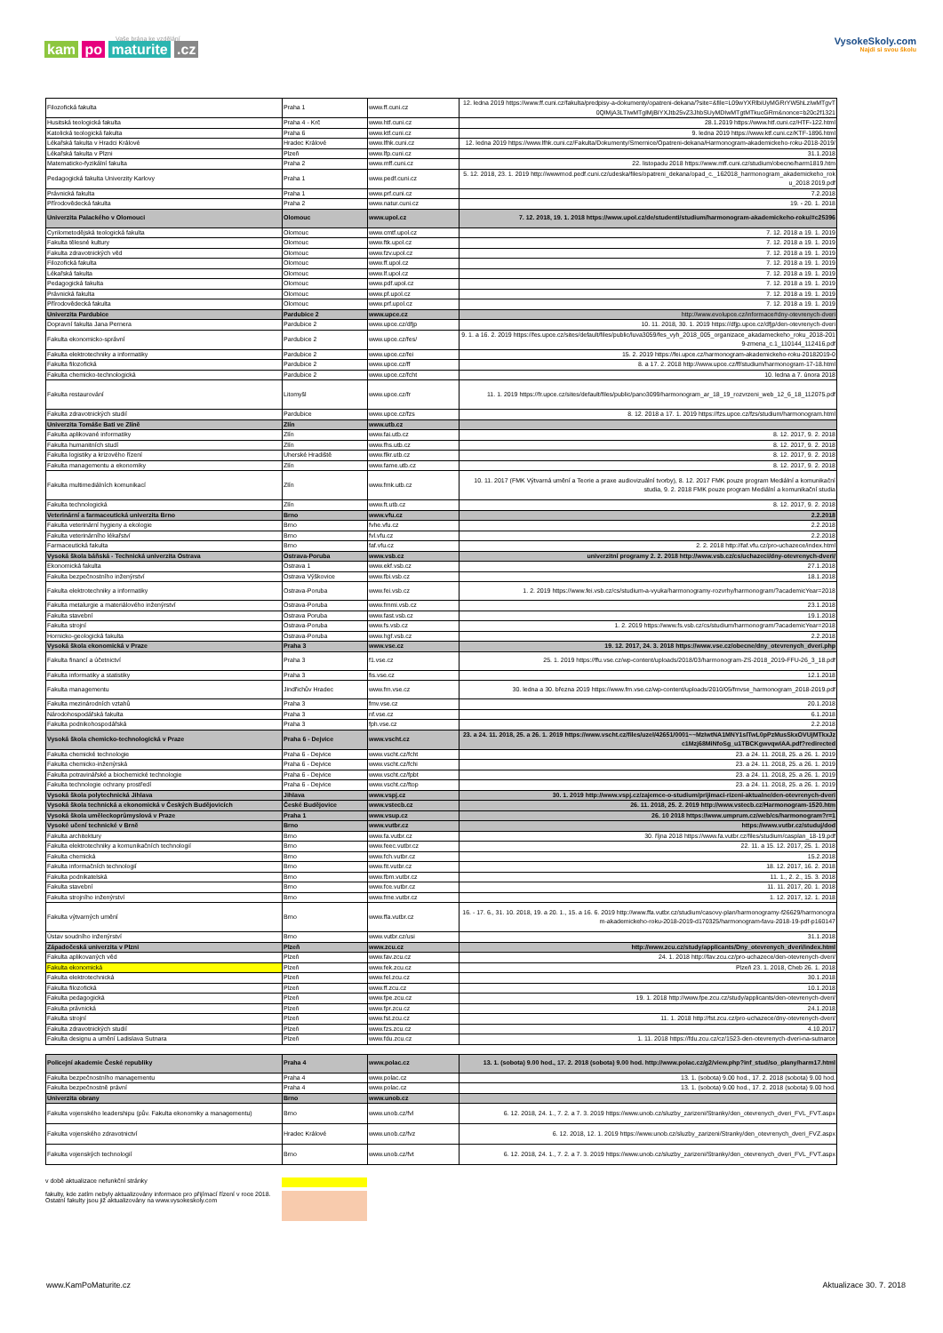Vaše brána ke vzdělání
kam po maturite .cz
VysokeSkoly.com
Najdi si svou školu
| Filozofická fakulta | Praha 1 | www.ff.cuni.cz | 12. ledna 2019 https://www.ff.cuni.cz/fakulta/predpisy-a-dokumenty/opatreni-dekana/?site=&file=L09wYXRlbiUyMGRrYW5hLzIwMTgvT0QlMjA3LTIwMTglMjBIYXJtb25vZ3JhbSUyMDIwMTgtMTkucGRm&nonce=b20c2f1321 |
| Husitská teologická fakulta | Praha 4 - Krč | www.htf.cuni.cz | 28.1.2019 https://www.htf.cuni.cz/HTF-122.html |
| Katolická teologická fakulta | Praha 6 | www.ktf.cuni.cz | 9. ledna 2019 https://www.ktf.cuni.cz/KTF-1896.html |
| Lékařská fakulta v Hradci Králové | Hradec Králové | www.lfhk.cuni.cz | 12. ledna 2019 https://www.lfhk.cuni.cz/Fakulta/Dokumenty/Smernice/Opatreni-dekana/Harmonogram-akademickeho-roku-2018-2019/ |
| Lékařská fakulta v Plzni | Plzeň | www.lfp.cuni.cz | 31.1.2018 |
| Matematicko-fyzikální fakulta | Praha 2 | www.mff.cuni.cz | 22. listopadu 2018 https://www.mff.cuni.cz/studium/obecne/harm1819.htm |
| Pedagogická fakulta Univerzity Karlovy | Praha 1 | www.pedf.cuni.cz | 5. 12. 2018, 23. 1. 2019 http://wwwmod.pedf.cuni.cz/udeska/files/opatreni_dekana/opad_c._162018_harmonogram_akademickeho_roku_2018 2019.pdf |
| Právnická fakulta | Praha 1 | www.prf.cuni.cz | 7.2.2018 |
| Přírodovědecká fakulta | Praha 2 | www.natur.cuni.cz | 19. - 20. 1. 2018 |
| Univerzita Palackého v Olomouci | Olomouc | www.upol.cz | 7. 12. 2018, 19. 1. 2018 https://www.upol.cz/de/studenti/studium/harmonogram-akademickeho-roku/#c25396 |
| Cyrilometodějská teologická fakulta | Olomouc | www.cmtf.upol.cz | 7. 12. 2018 a 19. 1. 2019 |
| Fakulta tělesné kultury | Olomouc | www.ftk.upol.cz | 7. 12. 2018 a 19. 1. 2019 |
| Fakulta zdravotnických věd | Olomouc | www.fzv.upol.cz | 7. 12. 2018 a 19. 1. 2019 |
| Filozofická fakulta | Olomouc | www.ff.upol.cz | 7. 12. 2018 a 19. 1. 2019 |
| Lékařská fakulta | Olomouc | www.lf.upol.cz | 7. 12. 2018 a 19. 1. 2019 |
| Pedagogická fakulta | Olomouc | www.pdf.upol.cz | 7. 12. 2018 a 19. 1. 2019 |
| Právnická fakulta | Olomouc | www.pf.upol.cz | 7. 12. 2018 a 19. 1. 2019 |
| Přírodovědecká fakulta | Olomouc | www.prf.upol.cz | 7. 12. 2018 a 19. 1. 2019 |
| Univerzita Pardubice | Pardubice 2 | www.upce.cz | http://www.evolupce.cz/informace#dny-otevrenych-dveri |
| Dopravní fakulta Jana Pernera | Pardubice 2 | www.upce.cz/dfjp | 10. 11. 2018, 30. 1. 2019 https://dfjp.upce.cz/dfjp/den-otevrenych-dveri |
| Fakulta ekonomicko-správní | Pardubice 2 | www.upce.cz/fes/ | 9. 1. a 16. 2. 2019 https://fes.upce.cz/sites/default/files/public/luva3059/fes_vyh_2018_005_organizace_akadameckeho_roku_2018-2019-zmena_c.1_110144_112416.pdf |
| Fakulta elektrotechniky a informatiky | Pardubice 2 | www.upce.cz/fei | 15. 2. 2019 https://fei.upce.cz/harmonogram-akademickeho-roku-20182019-0 |
| Fakulta filozofická | Pardubice 2 | www.upce.cz/ff | 8. a 17. 2. 2018 http://www.upce.cz/ff/studium/harmonogram-17-18.html |
| Fakulta chemicko-technologická | Pardubice 2 | www.upce.cz/fcht | 10. ledna a 7. února 2018 |
| Fakulta restaurování | Litomyšl | www.upce.cz/fr | 11. 1. 2019 https://fr.upce.cz/sites/default/files/public/pano3099/harmonogram_ar_18_19_rozvrzeni_web_12_6_18_112075.pdf |
| Fakulta zdravotnických studií | Pardubice | www.upce.cz/fzs | 8. 12. 2018 a 17. 1. 2019 https://fzs.upce.cz/fzs/studium/harmonogram.html |
| Univerzita Tomáše Bati ve Zlíně | Zlín | www.utb.cz | |
| Fakulta aplikované informatiky | Zlín | www.fai.utb.cz | 8. 12. 2017, 9. 2. 2018 |
| Fakulta humanitních studí | Zlín | www.fhs.utb.cz | 8. 12. 2017, 9. 2. 2018 |
| Fakulta logistiky a krizového řízení | Uherské Hradiště | www.flkr.utb.cz | 8. 12. 2017, 9. 2. 2018 |
| Fakulta managementu a ekonomiky | Zlín | www.fame.utb.cz | 8. 12. 2017, 9. 2. 2018 |
| Fakulta multimediálních komunikací | Zlín | www.fmk.utb.cz | 10. 11. 2017 (FMK Výtvarná umění a Teorie a praxe audiovizuální tvorby), 8. 12. 2017 FMK pouze program Mediální a komunikační studia, 9. 2. 2018 FMK pouze program Mediální a komunikační studia |
| Fakulta technologická | Zlín | www.ft.utb.cz | 8. 12. 2017, 9. 2. 2018 |
| Veterinární a farmaceutická univerzita Brno | Brno | www.vfu.cz | 2.2.2018 |
| Fakulta veterinární hygieny a ekologie | Brno | fvhe.vfu.cz | 2.2.2018 |
| Fakulta veterinárního lékařství | Brno | fvl.vfu.cz | 2.2.2018 |
| Farmaceutická fakulta | Brno | faf.vfu.cz | 2. 2. 2018 http://faf.vfu.cz/pro-uchazece/index.html |
| Vysoká škola báňská - Technická univerzita Ostrava | Ostrava-Poruba | www.vsb.cz | univerzitní programy 2. 2. 2018 http://www.vsb.cz/cs/uchazeci/dny-otevrenych-dveri/ |
| Ekonomická fakulta | Ostrava 1 | www.ekf.vsb.cz | 27.1.2018 |
| Fakulta bezpečnostního inženýrství | Ostrava Výškovice | www.fbi.vsb.cz | 18.1.2018 |
| Fakulta elektrotechniky a informatiky | Ostrava-Poruba | www.fei.vsb.cz | 1. 2. 2019 https://www.fei.vsb.cz/cs/studium-a-vyuka/harmonogramy-rozvrhy/harmonogram/?academicYear=2018 |
| Fakulta metalurgie a materiálového inženýrství | Ostrava-Poruba | www.fmmi.vsb.cz | 23.1.2018 |
| Fakulta stavební | Ostrava Poruba | www.fast.vsb.cz | 19.1.2018 |
| Fakulta strojní | Ostrava-Poruba | www.fs.vsb.cz | 1. 2. 2019 https://www.fs.vsb.cz/cs/studium/harmonogram/?academicYear=2018 |
| Hornicko-geologická fakulta | Ostrava-Poruba | www.hgf.vsb.cz | 2.2.2018 |
| Vysoká škola ekonomická v Praze | Praha 3 | www.vse.cz | 19. 12. 2017, 24. 3. 2018 https://www.vse.cz/obecne/dny_otevrenych_dveri.php |
| Fakulta financí a účetnictví | Praha 3 | f1.vse.cz | 25. 1. 2019 https://ffu.vse.cz/wp-content/uploads/2018/03/harmonogram-ZS-2018_2019-FFU-26_3_18.pdf |
| Fakulta informatiky a statistiky | Praha 3 | fis.vse.cz | 12.1.2018 |
| Fakulta managementu | Jindřichův Hradec | www.fm.vse.cz | 30. ledna a 30. března 2019 https://www.fm.vse.cz/wp-content/uploads/2010/05/fmvse_harmonogram_2018-2019.pdf |
| Fakulta mezinárodních vztahů | Praha 3 | fmv.vse.cz | 20.1.2018 |
| Národohospodářská fakulta | Praha 3 | nf.vse.cz | 6.1.2018 |
| Fakulta podnikohospodářská | Praha 3 | fph.vse.cz | 2.2.2018 |
| Vysoká škola chemicko-technologická v Praze | Praha 6 - Dejvice | www.vscht.cz | 23. a 24. 11. 2018, 25. a 26. 1. 2019 https://www.vscht.cz/files/uzel/42651/0001~~MzIwtNA1MNY1slTwL0pPzMusSkxOVUjMTkxJzc1Mzj68MiNfoSg_u1TBCKgwvqwIAA.pdf?redirected |
| Fakulta chemické technologie | Praha 6 - Dejvice | www.vscht.cz/fcht | 23. a 24. 11. 2018, 25. a 26. 1. 2019 |
| Fakulta chemicko-inženýrská | Praha 6 - Dejvice | www.vscht.cz/fchi | 23. a 24. 11. 2018, 25. a 26. 1. 2019 |
| Fakulta potravinářské a biochemické technologie | Praha 6 - Dejvice | www.vscht.cz/fpbt | 23. a 24. 11. 2018, 25. a 26. 1. 2019 |
| Fakulta technologie ochrany prostředí | Praha 6 - Dejvice | www.vscht.cz/ftop | 23. a 24. 11. 2018, 25. a 26. 1. 2019 |
| Vysoká škola polytechnická Jihlava | Jihlava | www.vspj.cz | 30. 1. 2019 http://www.vspj.cz/zajemce-o-studium/prijimaci-rizeni-aktualne/den-otevrenych-dveri |
| Vysoká škola technická a ekonomická v Českých Budějovicích | České Budějovice | www.vstecb.cz | 26. 11. 2018, 25. 2. 2019 http://www.vstecb.cz/Harmonogram-1520.htm |
| Vysoká škola uměleckoprůmyslová v Praze | Praha 1 | www.vsup.cz | 26. 10 2018 https://www.umprum.cz/web/cs/harmonogram?r=1 |
| Vysoké učení technické v Brně | Brno | www.vutbr.cz | https://www.vutbr.cz/studuj/dod |
| Fakulta architektury | Brno | www.fa.vutbr.cz | 30. října 2018 https://www.fa.vutbr.cz/files/studium/casplan_18-19.pdf |
| Fakulta elektrotechniky a komunikačních technologií | Brno | www.feec.vutbr.cz | 22. 11. a 15. 12. 2017, 25. 1. 2018 |
| Fakulta chemická | Brno | www.fch.vutbr.cz | 15.2.2018 |
| Fakulta informačních technologií | Brno | www.fit.vutbr.cz | 18. 12. 2017, 16. 2. 2018 |
| Fakulta podnikatelská | Brno | www.fbm.vutbr.cz | 11. 1., 2. 2., 15. 3. 2018 |
| Fakulta stavební | Brno | www.fce.vutbr.cz | 11. 11. 2017, 20. 1. 2018 |
| Fakulta strojního inženýrství | Brno | www.fme.vutbr.cz | 1. 12. 2017, 12. 1. 2018 |
| Fakulta výtvarných umění | Brno | www.ffa.vutbr.cz | 16. - 17. 6., 31. 10. 2018, 19. a 20. 1., 15. a 16. 6. 2019 http://www.ffa.vutbr.cz/studium/casovy-plan/harmonogramy-f26629/harmonogram-akademickeho-roku-2018-2019-d170325/harmonogram-favu-2018-19-pdf-p160147 |
| Ústav soudního inženýrství | Brno | www.vutbr.cz/usi | 31.1.2018 |
| Západočeská univerzita v Plzni | Plzeň | www.zcu.cz | http://www.zcu.cz/study/applicants/Dny_otevrenych_dveri/index.html |
| Fakulta aplikovaných věd | Plzeň | www.fav.zcu.cz | 24. 1. 2018 http://fav.zcu.cz/pro-uchazece/den-otevrenych-dveri/ |
| Fakulta ekonomická | Plzeň | www.fek.zcu.cz | Plzeň 23. 1. 2018, Cheb 26. 1. 2018 |
| Fakulta elektrotechnická | Plzeň | www.fel.zcu.cz | 30.1.2018 |
| Fakulta filozofická | Plzeň | www.ff.zcu.cz | 10.1.2018 |
| Fakulta pedagogická | Plzeň | www.fpe.zcu.cz | 19. 1. 2018 http://www.fpe.zcu.cz/study/applicants/den-otevrenych-dveri/ |
| Fakulta právnická | Plzeň | www.fpr.zcu.cz | 24.1.2018 |
| Fakulta strojní | Plzeň | www.fst.zcu.cz | 11. 1. 2018 http://fst.zcu.cz/pro-uchazece/dny-otevrenych-dveri/ |
| Fakulta zdravotnických studií | Plzeň | www.fzs.zcu.cz | 4.10.2017 |
| Fakulta designu a umění Ladislava Sutnara | Plzeň | www.fdu.zcu.cz | 1. 11. 2018 https://fdu.zcu.cz/cz/1523-den-otevrenych-dveri-na-sutnarce |
| Policejní akademie České republiky | Praha 4 | www.polac.cz | 13. 1. (sobota) 9.00 hod., 17. 2. 2018 (sobota) 9.00 hod. http://www.polac.cz/g2/view.php?inf_stud/so_plany/harm17.html |
| Fakulta bezpečnostního managementu | Praha 4 | www.polac.cz | 13. 1. (sobota) 9.00 hod., 17. 2. 2018 (sobota) 9.00 hod. |
| Fakulta bezpečnostně právní | Praha 4 | www.polac.cz | 13. 1. (sobota) 9.00 hod., 17. 2. 2018 (sobota) 9.00 hod. |
| Univerzita obrany | Brno | www.unob.cz | |
| Fakulta vojenského leadershipu (pův. Fakulta ekonomiky a managementu) | Brno | www.unob.cz/fvl | 6. 12. 2018, 24. 1., 7. 2. a 7. 3. 2019 https://www.unob.cz/sluzby_zarizeni/Stranky/den_otevrenych_dveri_FVL_FVT.aspx |
| Fakulta vojenského zdravotnictví | Hradec Králové | www.unob.cz/fvz | 6. 12. 2018, 12. 1. 2019 https://www.unob.cz/sluzby_zarizeni/Stranky/den_otevrenych_dveri_FVZ.aspx |
| Fakulta vojenských technologií | Brno | www.unob.cz/fvt | 6. 12. 2018, 24. 1., 7. 2. a 7. 3. 2019 https://www.unob.cz/sluzby_zarizeni/Stranky/den_otevrenych_dveri_FVL_FVT.aspx |
v době aktualizace nefunkční stránky
fakulty, kde zatím nebyly aktualizovány informace pro přijímací řízení v roce 2018. Ostatní fakulty jsou již aktualizovány na www.vysokeskoly.com
www.KamPoMaturite.cz Aktualizace 30. 7. 2018